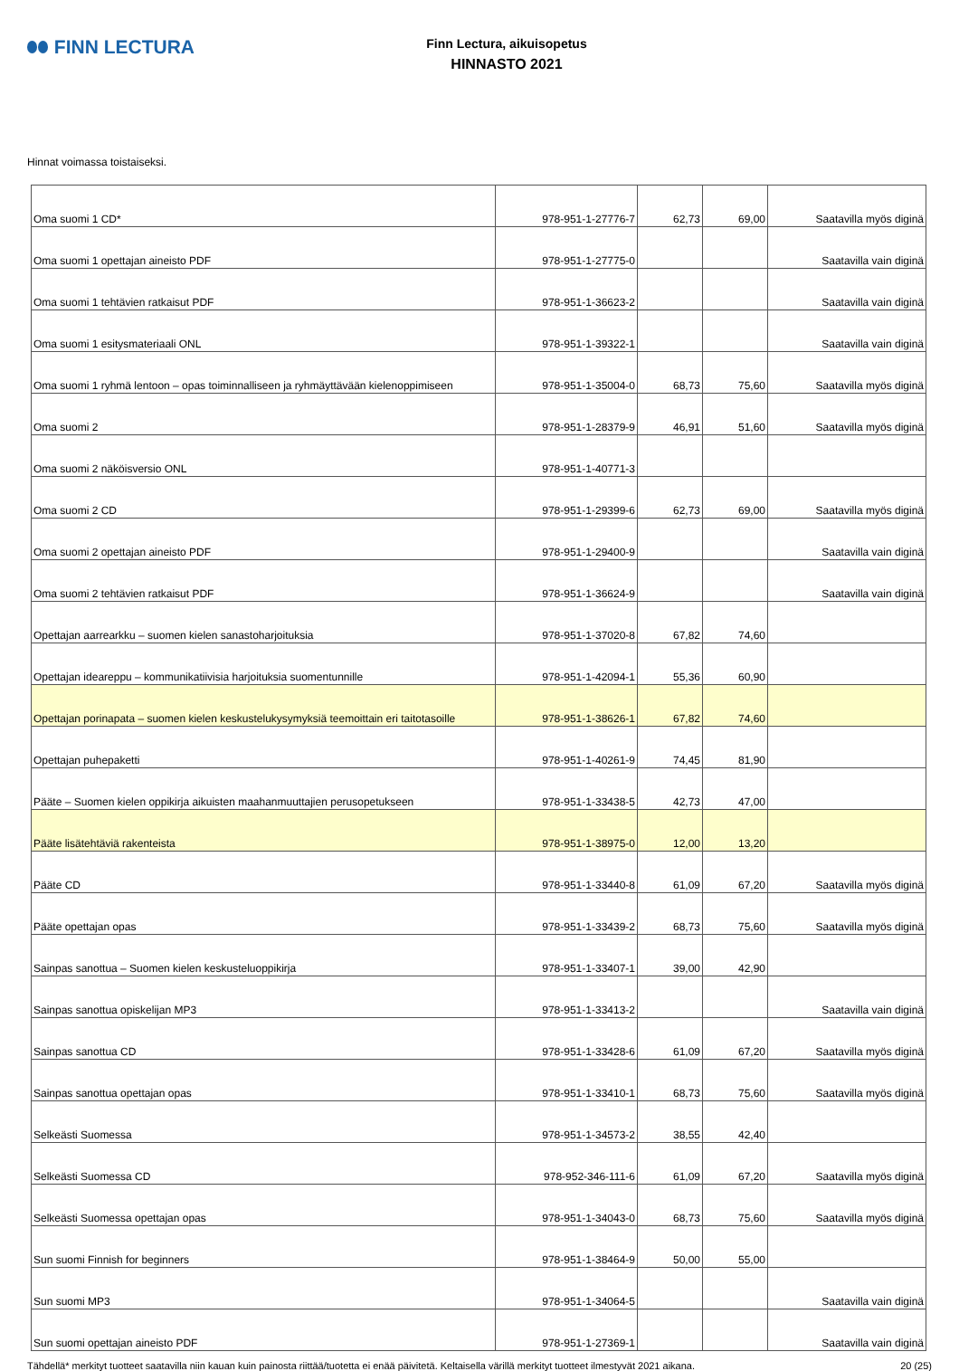FINN LECTURA
Finn Lectura, aikuisopetus
HINNASTO 2021
Hinnat voimassa toistaiseksi.
| Oma suomi 1 CD* | 978-951-1-27776-7 | 62,73 | 69,00 | Saatavilla myös diginä |
| Oma suomi 1 opettajan aineisto PDF | 978-951-1-27775-0 | | | Saatavilla vain diginä |
| Oma suomi 1 tehtävien ratkaisut PDF | 978-951-1-36623-2 | | | Saatavilla vain diginä |
| Oma suomi 1 esitysmateriaali ONL | 978-951-1-39322-1 | | | Saatavilla vain diginä |
| Oma suomi 1 ryhmä lentoon – opas toiminnalliseen ja ryhmäyttävään kielenoppimiseen | 978-951-1-35004-0 | 68,73 | 75,60 | Saatavilla myös diginä |
| Oma suomi 2 | 978-951-1-28379-9 | 46,91 | 51,60 | Saatavilla myös diginä |
| Oma suomi 2 näköisversio ONL | 978-951-1-40771-3 | | | |
| Oma suomi 2 CD | 978-951-1-29399-6 | 62,73 | 69,00 | Saatavilla myös diginä |
| Oma suomi 2 opettajan aineisto PDF | 978-951-1-29400-9 | | | Saatavilla vain diginä |
| Oma suomi 2 tehtävien ratkaisut PDF | 978-951-1-36624-9 | | | Saatavilla vain diginä |
| Opettajan aarrearkku – suomen kielen sanastoharjoituksia | 978-951-1-37020-8 | 67,82 | 74,60 | |
| Opettajan ideareppu – kommunikatiivisia harjoituksia suomentunnille | 978-951-1-42094-1 | 55,36 | 60,90 | |
| Opettajan porinapata – suomen kielen keskustelukysymyksiä teemoittain eri taitotasoille | 978-951-1-38626-1 | 67,82 | 74,60 | |
| Opettajan puhepaketti | 978-951-1-40261-9 | 74,45 | 81,90 | |
| Pääte – Suomen kielen oppikirja aikuisten maahanmuuttajien perusopetukseen | 978-951-1-33438-5 | 42,73 | 47,00 | |
| Pääte lisätehtäviä rakenteista | 978-951-1-38975-0 | 12,00 | 13,20 | |
| Pääte CD | 978-951-1-33440-8 | 61,09 | 67,20 | Saatavilla myös diginä |
| Pääte opettajan opas | 978-951-1-33439-2 | 68,73 | 75,60 | Saatavilla myös diginä |
| Sainpas sanottua – Suomen kielen keskusteluoppikirja | 978-951-1-33407-1 | 39,00 | 42,90 | |
| Sainpas sanottua opiskelijan MP3 | 978-951-1-33413-2 | | | Saatavilla vain diginä |
| Sainpas sanottua CD | 978-951-1-33428-6 | 61,09 | 67,20 | Saatavilla myös diginä |
| Sainpas sanottua opettajan opas | 978-951-1-33410-1 | 68,73 | 75,60 | Saatavilla myös diginä |
| Selkeästi Suomessa | 978-951-1-34573-2 | 38,55 | 42,40 | |
| Selkeästi Suomessa CD | 978-952-346-111-6 | 61,09 | 67,20 | Saatavilla myös diginä |
| Selkeästi Suomessa opettajan opas | 978-951-1-34043-0 | 68,73 | 75,60 | Saatavilla myös diginä |
| Sun suomi Finnish for beginners | 978-951-1-38464-9 | 50,00 | 55,00 | |
| Sun suomi MP3 | 978-951-1-34064-5 | | | Saatavilla vain diginä |
| Sun suomi opettajan aineisto PDF | 978-951-1-27369-1 | | | Saatavilla vain diginä |
Tähdellä* merkityt tuotteet saatavilla niin kauan kuin painosta riittää/tuotetta ei enää päivitetä. Keltaisella värillä merkityt tuotteet ilmestyvät 2021 aikana. 20 (25)